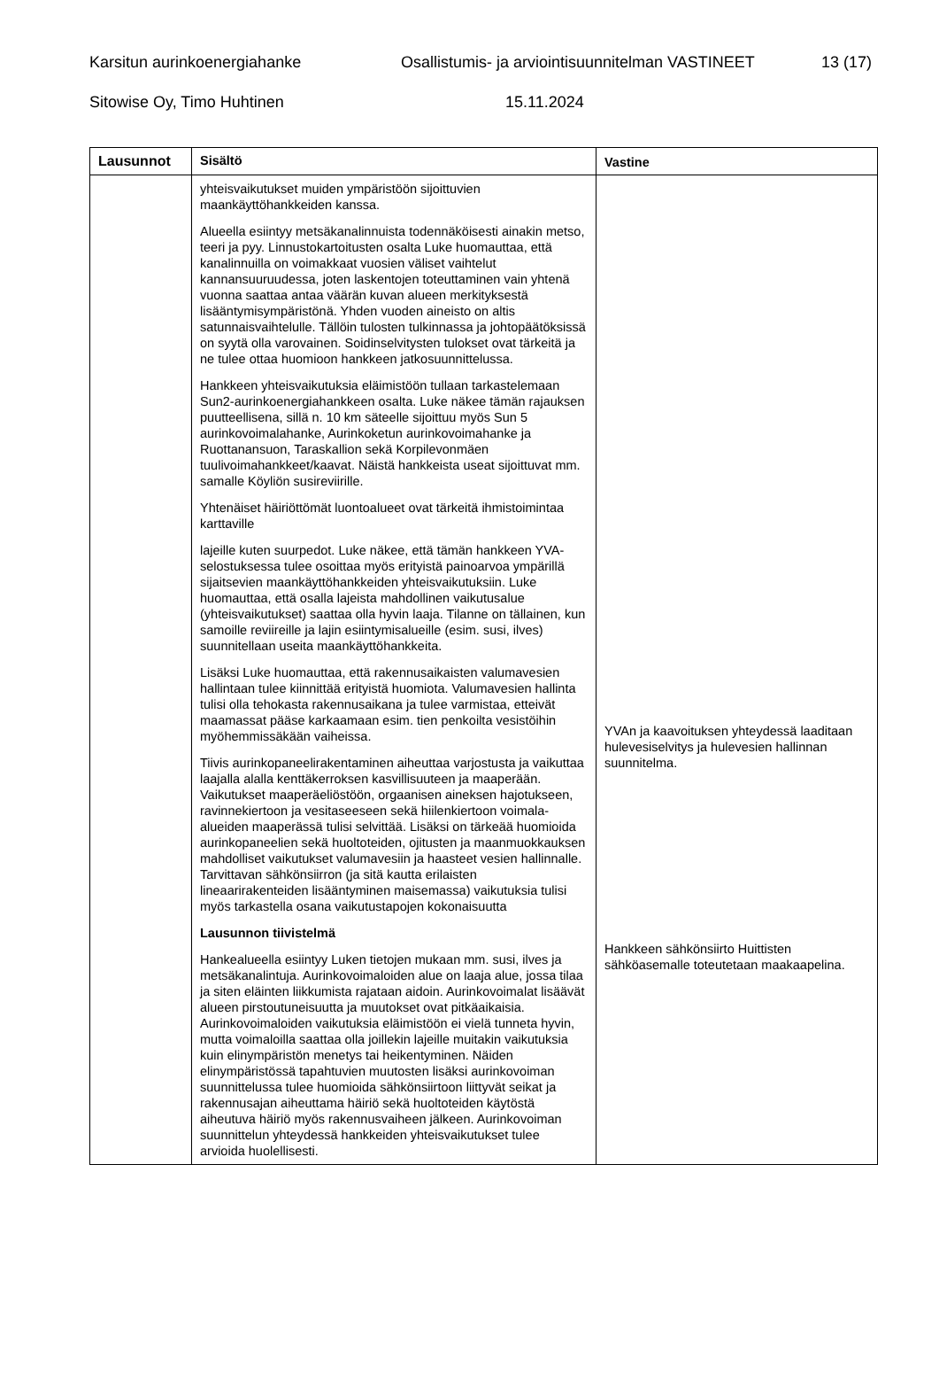Karsitun aurinkoenergiahanke Osallistumis- ja arviointisuunnitelman VASTINEET 13 (17)
Sitowise Oy, Timo Huhtinen 15.11.2024
| Lausunnot | Sisältö | Vastine |
| --- | --- | --- |
| | yhteisvaikutukset muiden ympäristöön sijoittuvien maankäyttöhankkeiden kanssa. Alueella esiintyy metsäkanalinnuista todennäköisesti ainakin metso, teeri ja pyy. Linnustokartoitusten osalta Luke huomauttaa, että kanalinnuilla on voimakkaat vuosien väliset vaihtelut kannansuuruudessa, joten laskentojen toteuttaminen vain yhtenä vuonna saattaa antaa väärän kuvan alueen merkityksestä lisääntymisympäristönä. Yhden vuoden aineisto on altis satunnaisvaihtelulle. Tällöin tulosten tulkinnassa ja johtopäätöksissä on syytä olla varovainen. Soidinselvitysten tulokset ovat tärkeitä ja ne tulee ottaa huomioon hankkeen jatkosuunnittelussa. Hankkeen yhteisvaikutuksia eläimistöön tullaan tarkastelemaan Sun2-aurinkoenergiahankkeen osalta. Luke näkee tämän rajauksen puutteellisena, sillä n. 10 km säteelle sijoittuu myös Sun 5 aurinkovoimalahanke, Aurinkoketun aurinkovoimahanke ja Ruottanansuon, Taraskallion sekä Korpilevonmäen tuulivoimahankkeet/kaavat. Näistä hankkeista useat sijoittuvat mm. samalle Köyliön susireviirille. Yhtenäiset häiriöttömät luontoalueet ovat tärkeitä ihmistoimintaa karttaville lajeille kuten suurpedot. Luke näkee, että tämän hankkeen YVA-selostuksessa tulee osoittaa myös erityistä painoarvoa ympärillä sijaitsevien maankäyttöhankkeiden yhteisvaikutuksiin. Luke huomauttaa, että osalla lajeista mahdollinen vaikutusalue (yhteisvaikutukset) saattaa olla hyvin laaja. Tilanne on tällainen, kun samoille reviireille ja lajin esiintymisalueille (esim. susi, ilves) suunnitellaan useita maankäyttöhankkeita. Lisäksi Luke huomauttaa, että rakennusaikaisten valumavesien hallintaan tulee kiinnittää erityistä huomiota. Valumavesien hallinta tulisi olla tehokasta rakennusaikana ja tulee varmistaa, etteivät maamassat pääse karkaamaan esim. tien penkoilta vesistöihin myöhemmissäkään vaiheissa. Tiivis aurinkopaneelirakentaminen aiheuttaa varjostusta ja vaikuttaa laajalla alalla kenttäkerroksen kasvillisuuteen ja maaperään. Vaikutukset maaperäeliöstöön, orgaanisen aineksen hajotukseen, ravinnekiertoon ja vesitaseeseen sekä hiilenkiertoon voimala-alueiden maaperässä tulisi selvittää. Lisäksi on tärkeää huomioida aurinkopaneelien sekä huoltoteiden, ojitusten ja maanmuokkauksen mahdolliset vaikutukset valumavesiin ja haasteet vesien hallinnalle. Tarvittavan sähkönsiirron (ja sitä kautta erilaisten lineaarirakenteiden lisääntyminen maisemassa) vaikutuksia tulisi myös tarkastella osana vaikutustapojen kokonaisuutta Lausunnon tiivistelmä Hankealueella esiintyy Luken tietojen mukaan mm. susi, ilves ja metsäkanalintuja. Aurinkovoimaloiden alue on laaja alue, jossa tilaa ja siten eläinten liikkumista rajataan aidoin. Aurinkovoimalat lisäävät alueen pirstoutuneisuutta ja muutokset ovat pitkäaikaisia. Aurinkovoimaloiden vaikutuksia eläimistöön ei vielä tunneta hyvin, mutta voimaloilla saattaa olla joillekin lajeille muitakin vaikutuksia kuin elinympäristön menetys tai heikentyminen. Näiden elinympäristössä tapahtuvien muutosten lisäksi aurinkovoiman suunnittelussa tulee huomioida sähkönsiirtoon liittyvät seikat ja rakennusajan aiheuttama häiriö sekä huoltoteiden käytöstä aiheutuva häiriö myös rakennusvaiheen jälkeen. Aurinkovoiman suunnittelun yhteydessä hankkeiden yhteisvaikutukset tulee arvioida huolellisesti. | YVAn ja kaavoituksen yhteydessä laaditaan hulevesiselvitys ja hulevesien hallinnan suunnitelma. Hankkeen sähkönsiirto Huittisten sähköasemalle toteutetaan maakaapelina. |